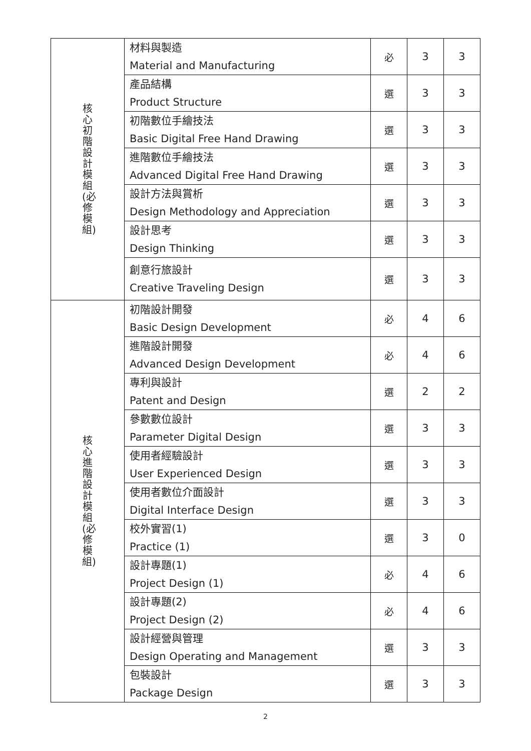| 核心初階設計模組(必修模組) | 材料與製造 Material and Manufacturing | 必 | 3 | 3 |
| | 產品結構 Product Structure | 選 | 3 | 3 |
| | 初階數位手繪技法 Basic Digital Free Hand Drawing | 選 | 3 | 3 |
| | 進階數位手繪技法 Advanced Digital Free Hand Drawing | 選 | 3 | 3 |
| | 設計方法與賞析 Design Methodology and Appreciation | 選 | 3 | 3 |
| | 設計思考 Design Thinking | 選 | 3 | 3 |
| | 創意行旅設計 Creative Traveling Design | 選 | 3 | 3 |
| 核心進階設計模組(必修模組) | 初階設計開發 Basic Design Development | 必 | 4 | 6 |
| | 進階設計開發 Advanced Design Development | 必 | 4 | 6 |
| | 專利與設計 Patent and Design | 選 | 2 | 2 |
| | 參數數位設計 Parameter Digital Design | 選 | 3 | 3 |
| | 使用者經驗設計 User Experienced Design | 選 | 3 | 3 |
| | 使用者數位介面設計 Digital Interface Design | 選 | 3 | 3 |
| | 校外實習(1) Practice (1) | 選 | 3 | 0 |
| | 設計專題(1) Project Design (1) | 必 | 4 | 6 |
| | 設計專題(2) Project Design (2) | 必 | 4 | 6 |
| | 設計經營與管理 Design Operating and Management | 選 | 3 | 3 |
| | 包裝設計 Package Design | 選 | 3 | 3 |
2